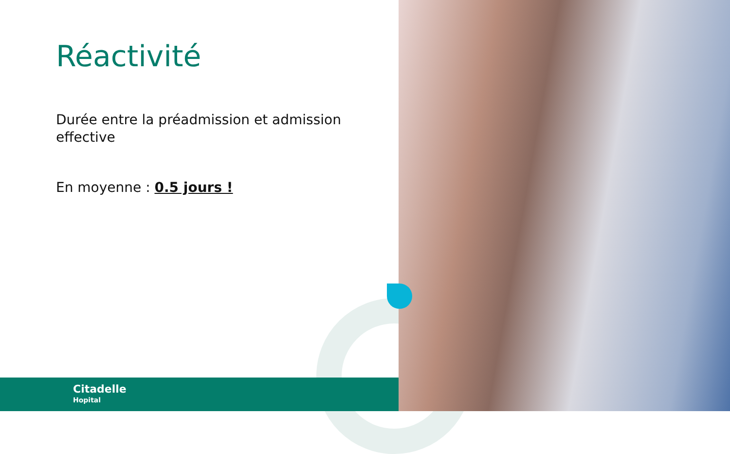Réactivité
Durée entre la préadmission et admission effective
En moyenne : 0.5 jours !
Citadelle
Hopital